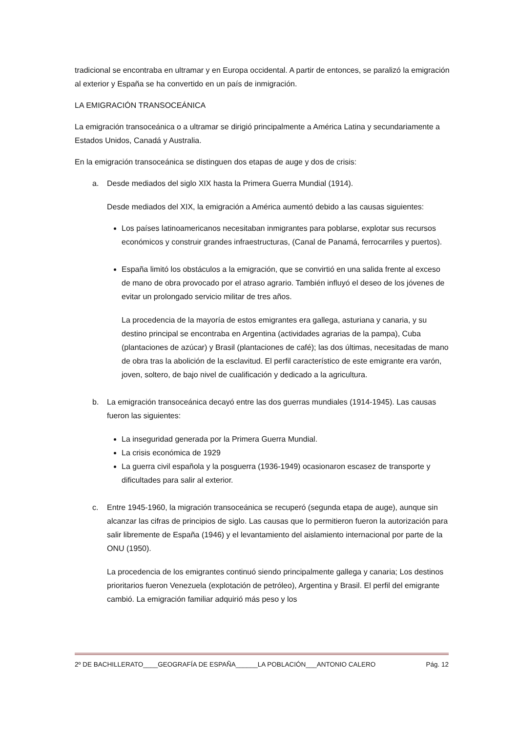tradicional se encontraba en ultramar y en Europa occidental. A partir de entonces, se paralizó la emigración al exterior y España se ha convertido en un país de inmigración.
LA EMIGRACIÓN TRANSOCEÁNICA
La emigración transoceánica o a ultramar se dirigió principalmente a América Latina y secundariamente a Estados Unidos, Canadá y Australia.
En la emigración transoceánica se distinguen dos etapas de auge y dos de crisis:
a. Desde mediados del siglo XIX hasta la Primera Guerra Mundial (1914).
Desde mediados del XIX, la emigración a América aumentó debido a las causas siguientes:
Los países latinoamericanos necesitaban inmigrantes para poblarse, explotar sus recursos económicos y construir grandes infraestructuras, (Canal de Panamá, ferrocarriles y puertos).
España limitó los obstáculos a la emigración, que se convirtió en una salida frente al exceso de mano de obra provocado por el atraso agrario. También influyó el deseo de los jóvenes de evitar un prolongado servicio militar de tres años.
La procedencia de la mayoría de estos emigrantes era gallega, asturiana y canaria, y su destino principal se encontraba en Argentina (actividades agrarias de la pampa), Cuba (plantaciones de azúcar) y Brasil (plantaciones de café); las dos últimas, necesitadas de mano de obra tras la abolición de la esclavitud. El perfil característico de este emigrante era varón, joven, soltero, de bajo nivel de cualificación y dedicado a la agricultura.
b. La emigración transoceánica decayó entre las dos guerras mundiales (1914-1945). Las causas fueron las siguientes:
La inseguridad generada por la Primera Guerra Mundial.
La crisis económica de 1929
La guerra civil española y la posguerra (1936-1949) ocasionaron escasez de transporte y dificultades para salir al exterior.
c. Entre 1945-1960, la migración transoceánica se recuperó (segunda etapa de auge), aunque sin alcanzar las cifras de principios de siglo. Las causas que lo permitieron fueron la autorización para salir libremente de España (1946) y el levantamiento del aislamiento internacional por parte de la ONU (1950).
La procedencia de los emigrantes continuó siendo principalmente gallega y canaria; Los destinos prioritarios fueron Venezuela (explotación de petróleo), Argentina y Brasil. El perfil del emigrante cambió. La emigración familiar adquirió más peso y los
2º DE BACHILLERATO____GEOGRAFÍA DE ESPAÑA______LA POBLACIÓN___ANTONIO CALERO Pág. 12